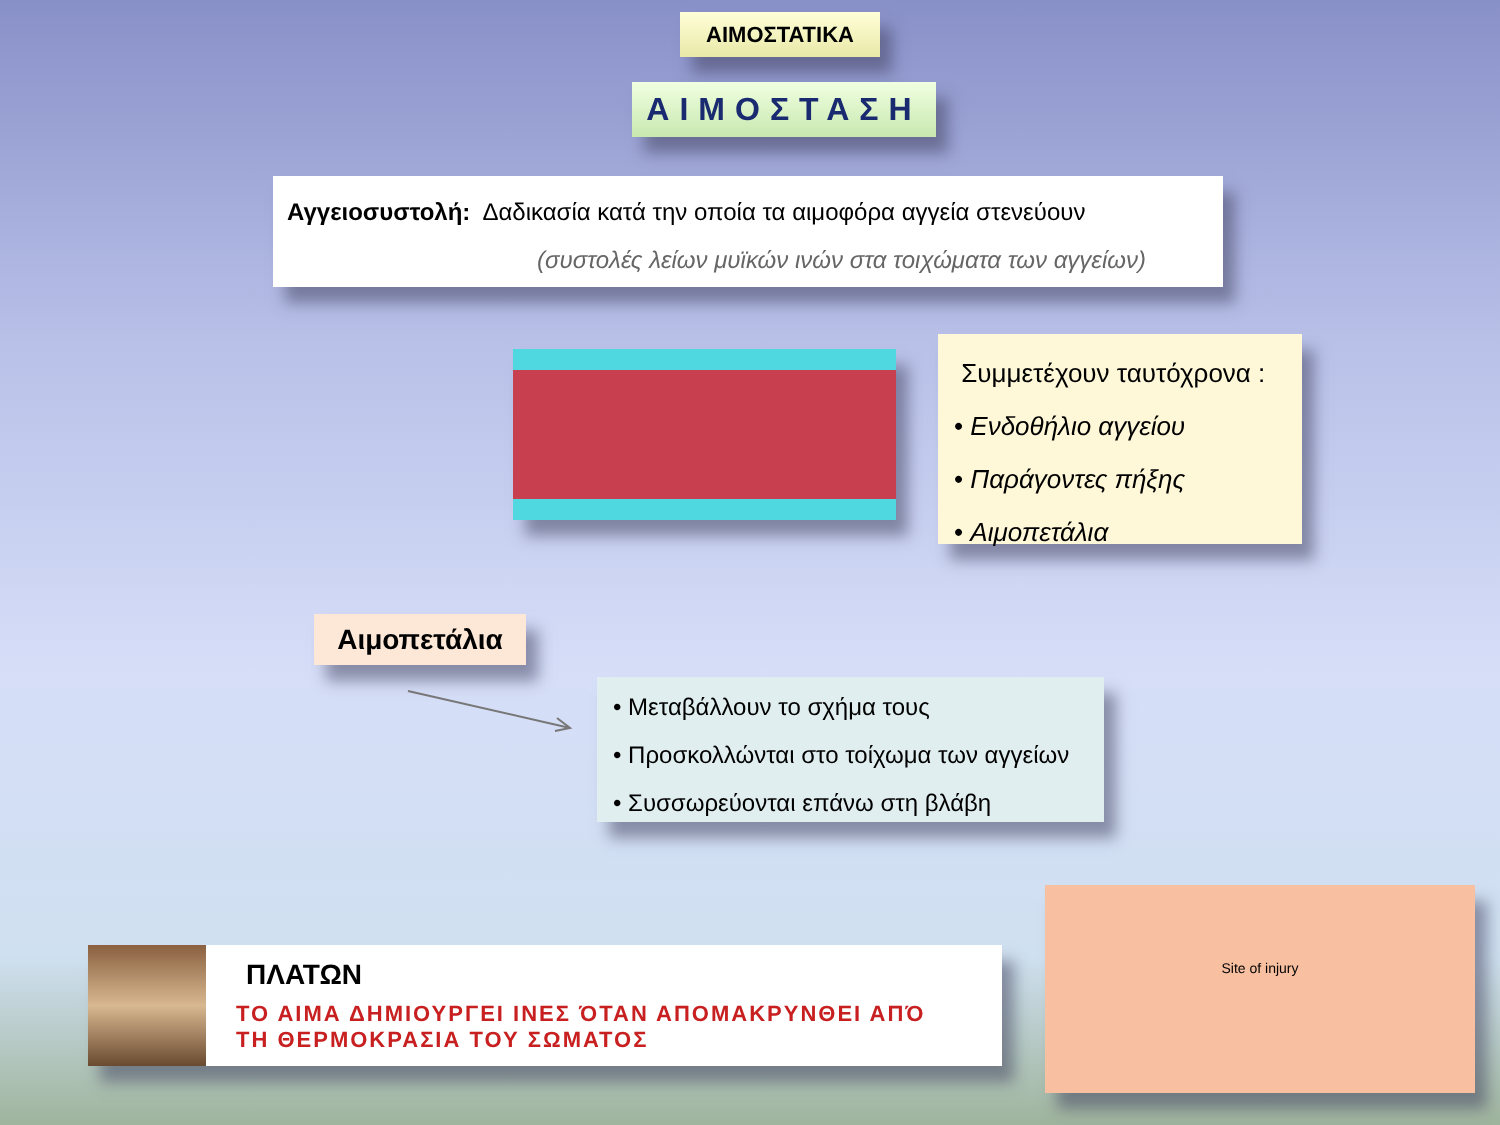ΑΙΜΟΣΤΑΤΙΚΑ
ΑΙΜΟΣΤΑΣΗ
Αγγειοσυστολή: Δαδικασία κατά την οποία τα αιμοφόρα αγγεία στενεύουν
(συστολές λείων μυϊκών ινών στα τοιχώματα των αγγείων)
Συμμετέχουν ταυτόχρονα :
• Ενδοθήλιο αγγείου
• Παράγοντες πήξης
• Αιμοπετάλια
Αιμοπετάλια
• Μεταβάλλουν το σχήμα τους
• Προσκολλώνται στο τοίχωμα των αγγείων
• Συσσωρεύονται επάνω στη βλάβη
ΠΛΑΤΩΝ
ΤΟ ΑΙΜΑ ΔΗΜΙΟΥΡΓΕΙ ΙΝΕΣ ΌΤΑΝ ΑΠΟΜΑΚΡΥΝΘΕΙ ΑΠΌ
ΤΗ ΘΕΡΜΟΚΡΑΣΙΑ ΤΟΥ ΣΩΜΑΤΟΣ
Site of injury